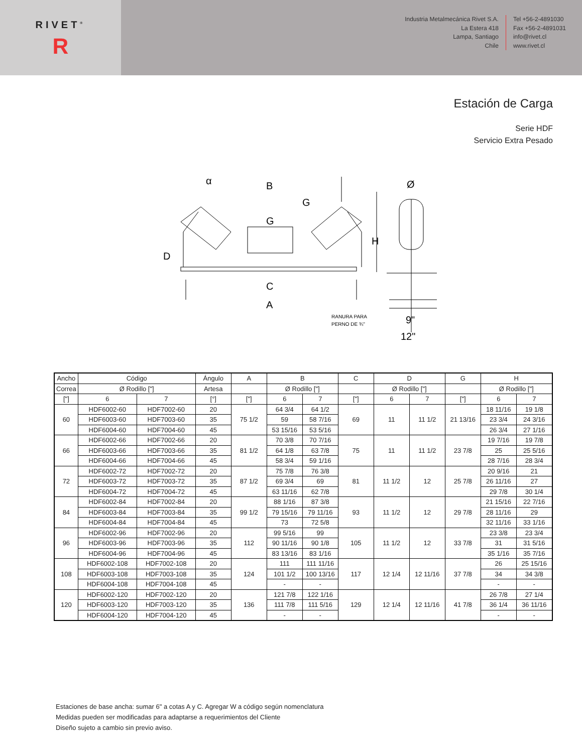RIVET<sup>®</sup>
R
Industria Metalmecánica Rivet S.A.
La Estera 418
Lampa, Santiago
Chile
Tel +56-2-4891030
Fax +56-2-4891031
info@rivet.cl
www.rivet.cl
Estación de Carga
Serie HDF
Servicio Extra Pesado
B
G
G
H
D
C
A
α
Ø
9"
12"
RANURA PARA
PERNO DE ¾"
| Ancho | Código | | Ángulo | A | B | | C | D | | G | H | |
| --- | --- | --- | --- | --- | --- | --- | --- | --- | --- | --- | --- | --- |
| Correa | Ø Rodillo ["] | | Artesa | | Ø Rodillo ["] | | | Ø Rodillo ["] | | | Ø Rodillo ["] | |
| ["] | 6 | 7 | [°] | ["] | 6 | 7 | ["] | 6 | 7 | ["] | 6 | 7 |
| 60 | HDF6002-60 | HDF7002-60 | 20 | 75 1/2 | 64 3/4 | 64 1/2 | 69 | 11 | 11 1/2 | 21 13/16 | 18 11/16 | 19 1/8 |
| | HDF6003-60 | HDF7003-60 | 35 | | 59 | 58 7/16 | | | | | 23 3/4 | 24 3/16 |
| | HDF6004-60 | HDF7004-60 | 45 | | 53 15/16 | 53 5/16 | | | | | 26 3/4 | 27 1/16 |
| 66 | HDF6002-66 | HDF7002-66 | 20 | 81 1/2 | 70 3/8 | 70 7/16 | 75 | 11 | 11 1/2 | 23 7/8 | 19 7/16 | 19 7/8 |
| | HDF6003-66 | HDF7003-66 | 35 | | 64 1/8 | 63 7/8 | | | | | 25 | 25 5/16 |
| | HDF6004-66 | HDF7004-66 | 45 | | 58 3/4 | 59 1/16 | | | | | 28 7/16 | 28 3/4 |
| 72 | HDF6002-72 | HDF7002-72 | 20 | 87 1/2 | 75 7/8 | 76 3/8 | 81 | 11 1/2 | 12 | 25 7/8 | 20 9/16 | 21 |
| | HDF6003-72 | HDF7003-72 | 35 | | 69 3/4 | 69 | | | | | 26 11/16 | 27 |
| | HDF6004-72 | HDF7004-72 | 45 | | 63 11/16 | 62 7/8 | | | | | 29 7/8 | 30 1/4 |
| 84 | HDF6002-84 | HDF7002-84 | 20 | 99 1/2 | 88 1/16 | 87 3/8 | 93 | 11 1/2 | 12 | 29 7/8 | 21 15/16 | 22 7/16 |
| | HDF6003-84 | HDF7003-84 | 35 | | 79 15/16 | 79 11/16 | | | | | 28 11/16 | 29 |
| | HDF6004-84 | HDF7004-84 | 45 | | 73 | 72 5/8 | | | | | 32 11/16 | 33 1/16 |
| 96 | HDF6002-96 | HDF7002-96 | 20 | 112 | 99 5/16 | 99 | 105 | 11 1/2 | 12 | 33 7/8 | 23 3/8 | 23 3/4 |
| | HDF6003-96 | HDF7003-96 | 35 | | 90 11/16 | 90 1/8 | | | | | 31 | 31 5/16 |
| | HDF6004-96 | HDF7004-96 | 45 | | 83 13/16 | 83 1/16 | | | | | 35 1/16 | 35 7/16 |
| 108 | HDF6002-108 | HDF7002-108 | 20 | 124 | 111 | 111 11/16 | 117 | 12 1/4 | 12 11/16 | 37 7/8 | 26 | 25 15/16 |
| | HDF6003-108 | HDF7003-108 | 35 | | 101 1/2 | 100 13/16 | | | | | 34 | 34 3/8 |
| | HDF6004-108 | HDF7004-108 | 45 | | - | - | | | | | - | - |
| 120 | HDF6002-120 | HDF7002-120 | 20 | 136 | 121 7/8 | 122 1/16 | 129 | 12 1/4 | 12 11/16 | 41 7/8 | 26 7/8 | 27 1/4 |
| | HDF6003-120 | HDF7003-120 | 35 | | 111 7/8 | 111 5/16 | | | | | 36 1/4 | 36 11/16 |
| | HDF6004-120 | HDF7004-120 | 45 | | - | - | | | | | - | - |
Estaciones de base ancha: sumar 6" a cotas A y C. Agregar W a código según nomenclatura
Medidas pueden ser modificadas para adaptarse a requerimientos del Cliente
Diseño sujeto a cambio sin previo aviso.